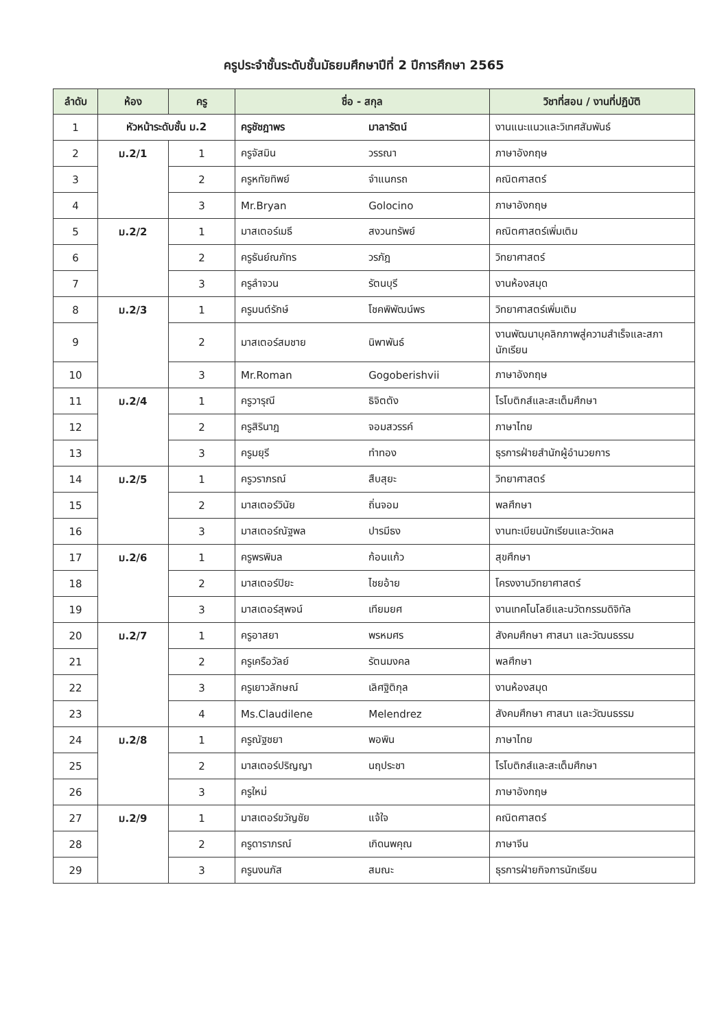ครูประจำชั้นระดับชั้นมัธยมศึกษาปีที่ 2 ปีการศึกษา 2565
| ลำดับ | ห้อง | ครู | ชื่อ - สกุล | | วิชาที่สอน / งานที่ปฏิบัติ |
| --- | --- | --- | --- | --- | --- |
| 1 | หัวหน้าระดับชั้น ม.2 | | ครูชัชฎาพร | มาลารัตน์ | งานแนะแนวและวิเทศสัมพันธ์ |
| 2 | ม.2/1 | 1 | ครูจัสมิน | วรรณา | ภาษาอังกฤษ |
| 3 | | 2 | ครูหทัยทิพย์ | จำแนกรถ | คณิตศาสตร์ |
| 4 | | 3 | Mr.Bryan | Golocino | ภาษาอังกฤษ |
| 5 | ม.2/2 | 1 | มาสเตอร์เมธี | สงวนทรัพย์ | คณิตศาสตร์เพิ่มเติม |
| 6 | | 2 | ครูธันย์ณภัทร | วรภัฎ | วิทยาศาสตร์ |
| 7 | | 3 | ครูลำจวน | รัตนบุรี | งานห้องสมุด |
| 8 | ม.2/3 | 1 | ครูมนต์รักษ์ | โชคพิพัฒน์พร | วิทยาศาสตร์เพิ่มเติม |
| 9 | | 2 | มาสเตอร์สมชาย | นิพาพันธ์ | งานพัฒนาบุคลิกภาพสู่ความสำเร็จและสภานักเรียน |
| 10 | | 3 | Mr.Roman | Gogoberishvii | ภาษาอังกฤษ |
| 11 | ม.2/4 | 1 | ครูวารุณี | ธิจิตตัง | โรโบติกส์และสะเต็มศึกษา |
| 12 | | 2 | ครูสิรินาฎ | จอมสวรรค์ | ภาษาไทย |
| 13 | | 3 | ครูมยุรี | ทำทอง | ธุรการฝ่ายสำนักผู้อำนวยการ |
| 14 | ม.2/5 | 1 | ครูวราภรณ์ | สืบสุยะ | วิทยาศาสตร์ |
| 15 | | 2 | มาสเตอร์วินัย | ถิ่นจอม | พลศึกษา |
| 16 | | 3 | มาสเตอร์ณัฐพล | ปารมีธง | งานทะเบียนนักเรียนและวัดผล |
| 17 | ม.2/6 | 1 | ครูพรพิมล | ก้อนแก้ว | สุขศึกษา |
| 18 | | 2 | มาสเตอร์ปิยะ | ไชยอ้าย | โครงงานวิทยาศาสตร์ |
| 19 | | 3 | มาสเตอร์สุพจน์ | เทียมยศ | งานเทคโนโลยีและนวัตกรรมดิจิทัล |
| 20 | ม.2/7 | 1 | ครูอาสยา | พรหมศร | สังคมศึกษา ศาสนา และวัฒนธรรม |
| 21 | | 2 | ครูเครือวัลย์ | รัตนมงคล | พลศึกษา |
| 22 | | 3 | ครูเยาวลักษณ์ | เลิศฐิติกุล | งานห้องสมุด |
| 23 | | 4 | Ms.Claudilene | Melendrez | สังคมศึกษา ศาสนา และวัฒนธรรม |
| 24 | ม.2/8 | 1 | ครูณัฐชยา | พอพิน | ภาษาไทย |
| 25 | | 2 | มาสเตอร์ปริญญา | นฤประชา | โรโบติกส์และสะเต็มศึกษา |
| 26 | | 3 | ครูใหม่ | | ภาษาอังกฤษ |
| 27 | ม.2/9 | 1 | มาสเตอร์ขวัญชัย | แจ้ใจ | คณิตศาสตร์ |
| 28 | | 2 | ครูดาราภรณ์ | เกิดนพคุณ | ภาษาจีน |
| 29 | | 3 | ครูนงนภัส | สมณะ | ธุรการฝ่ายกิจการนักเรียน |